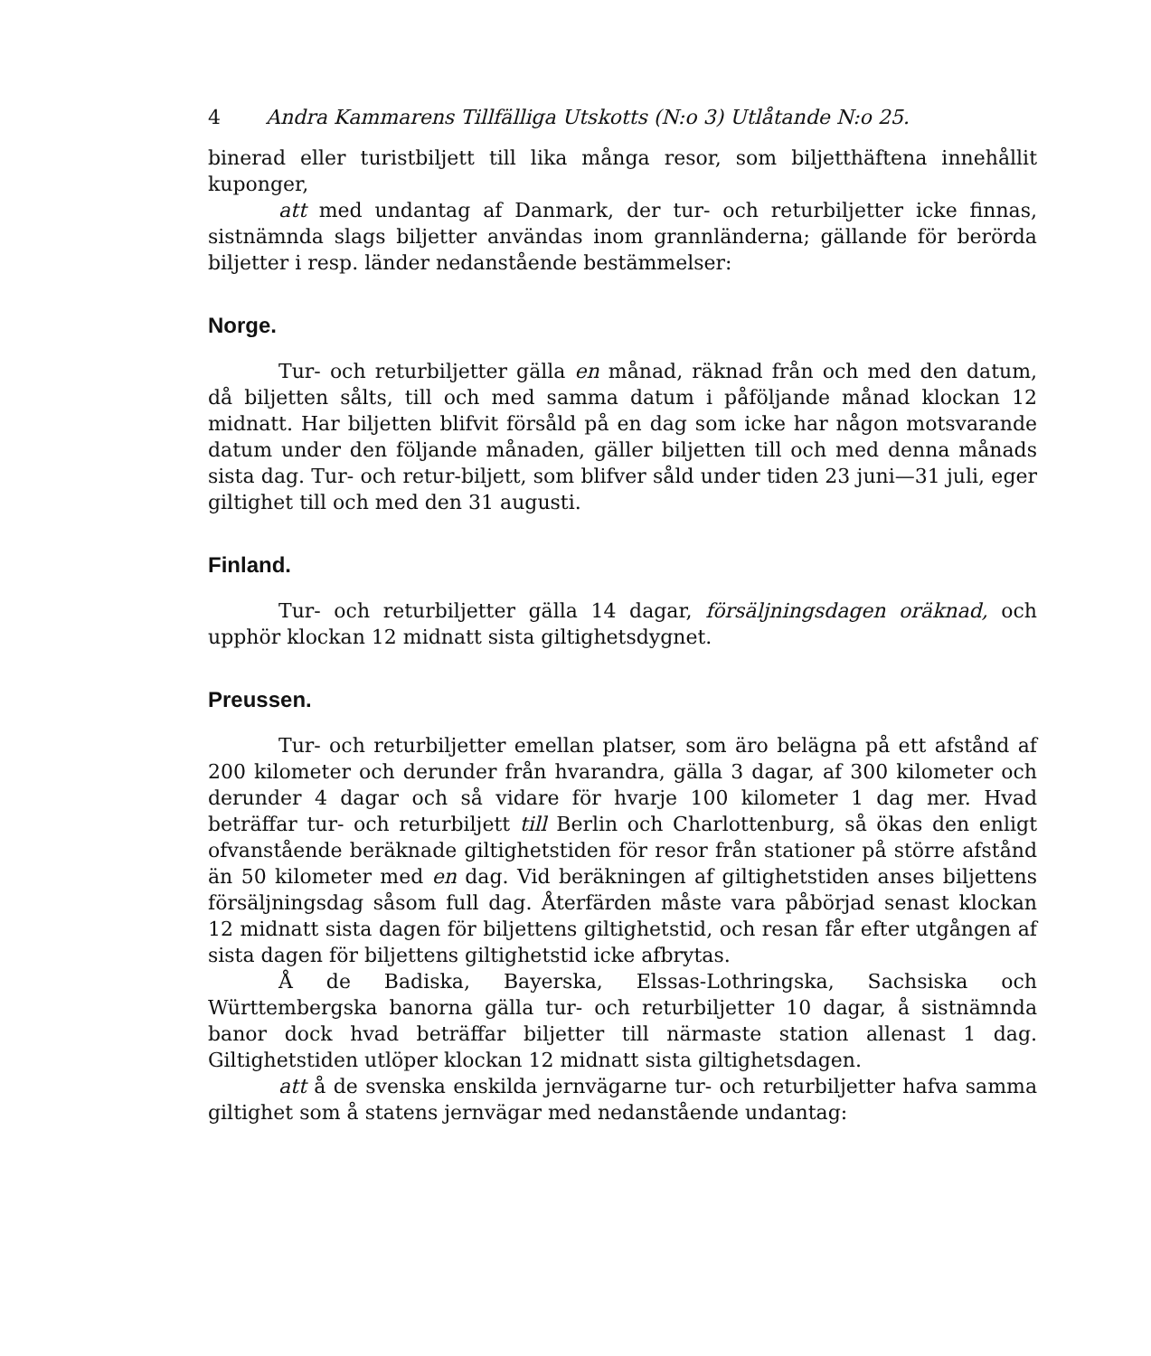4 Andra Kammarens Tillfälliga Utskotts (N:o 3) Utlåtande N:o 25.
binerad eller turistbiljett till lika många resor, som biljetthäftena innehållit kuponger,
att med undantag af Danmark, der tur- och returbiljetter icke finnas, sistnämnda slags biljetter användas inom grannländerna; gällande för berörda biljetter i resp. länder nedanstående bestämmelser:
Norge.
Tur- och returbiljetter gälla en månad, räknad från och med den datum, då biljetten sålts, till och med samma datum i påföljande månad klockan 12 midnatt. Har biljetten blifvit försåld på en dag som icke har någon motsvarande datum under den följande månaden, gäller biljetten till och med denna månads sista dag. Tur- och retur-biljett, som blifver såld under tiden 23 juni—31 juli, eger giltighet till och med den 31 augusti.
Finland.
Tur- och returbiljetter gälla 14 dagar, försäljningsdagen oräknad, och upphör klockan 12 midnatt sista giltighetsdygnet.
Preussen.
Tur- och returbiljetter emellan platser, som äro belägna på ett afstånd af 200 kilometer och derunder från hvarandra, gälla 3 dagar, af 300 kilometer och derunder 4 dagar och så vidare för hvarje 100 kilometer 1 dag mer. Hvad beträffar tur- och returbiljett till Berlin och Charlottenburg, så ökas den enligt ofvanstående beräknade giltighetstiden för resor från stationer på större afstånd än 50 kilometer med en dag. Vid beräkningen af giltighetstiden anses biljettens försäljningsdag såsom full dag. Återfärden måste vara påbörjad senast klockan 12 midnatt sista dagen för biljettens giltighetstid, och resan får efter utgången af sista dagen för biljettens giltighetstid icke afbrytas.
Å de Badiska, Bayerska, Elssas-Lothringska, Sachsiska och Württembergska banorna gälla tur- och returbiljetter 10 dagar, å sistnämnda banor dock hvad beträffar biljetter till närmaste station allenast 1 dag. Giltighetstiden utlöper klockan 12 midnatt sista giltighetsdagen.
att å de svenska enskilda jernvägarne tur- och returbiljetter hafva samma giltighet som å statens jernvägar med nedanstående undantag: